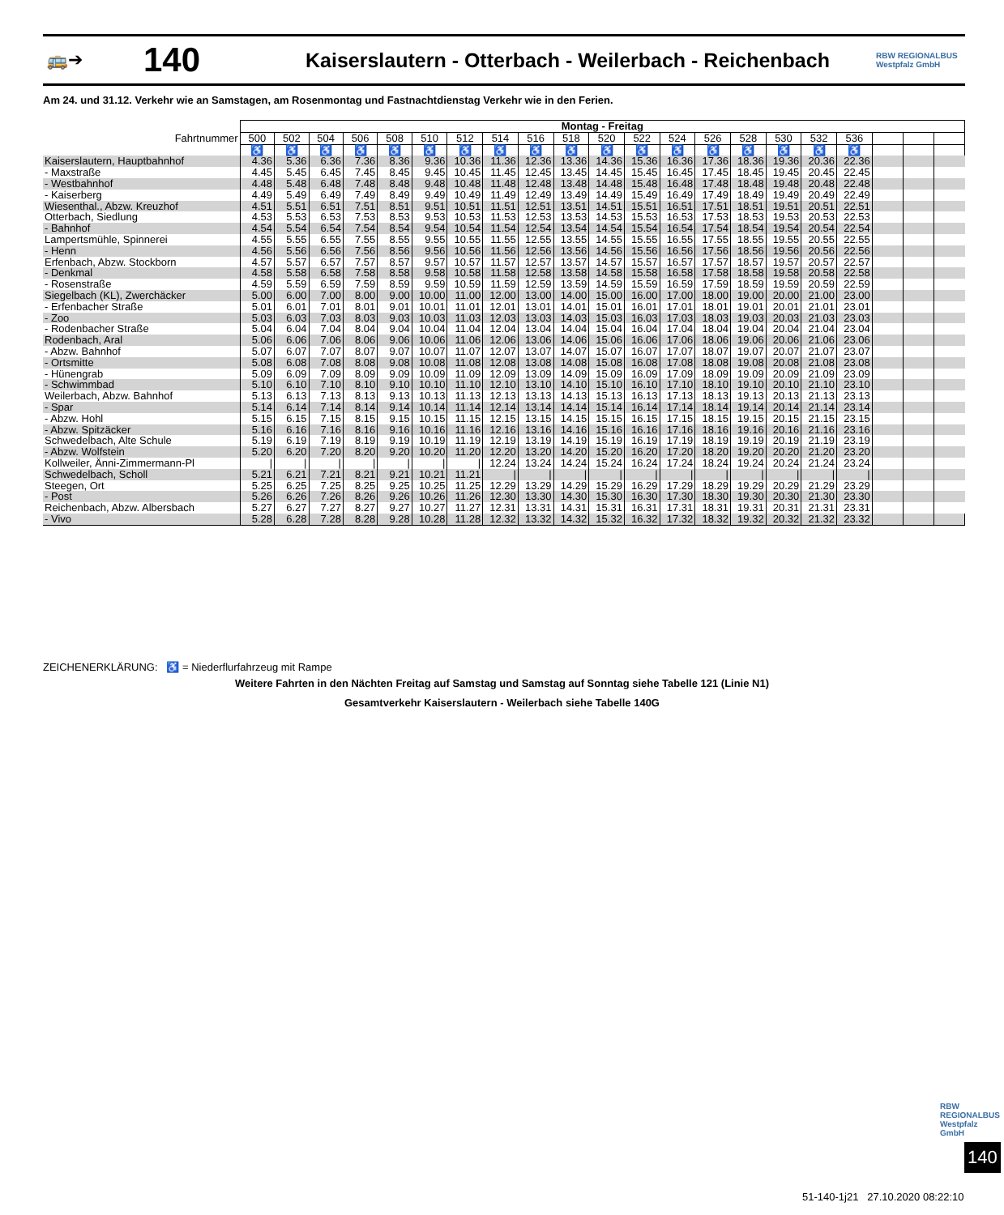🚌➔ 140 Kaiserslautern - Otterbach - Weilerbach - Reichenbach RBW REGIONALBUS Westpfalz GmbH
Am 24. und 31.12. Verkehr wie an Samstagen, am Rosenmontag und Fastnachtdienstag Verkehr wie in den Ferien.
| | Montag - Freitag | | | | | | | | | | | | | | | | | | | | |
| Fahrtnummer | 500 | 502 | 504 | 506 | 508 | 510 | 512 | 514 | 516 | 518 | 520 | 522 | 524 | 526 | 528 | 530 | 532 | 536 | | | |
| | ♿ | ♿ | ♿ | ♿ | ♿ | ♿ | ♿ | ♿ | ♿ | ♿ | ♿ | ♿ | ♿ | ♿ | ♿ | ♿ | ♿ | ♿ | | | |
| Kaiserslautern, Hauptbahnhof | 4.36 | 5.36 | 6.36 | 7.36 | 8.36 | 9.36 | 10.36 | 11.36 | 12.36 | 13.36 | 14.36 | 15.36 | 16.36 | 17.36 | 18.36 | 19.36 | 20.36 | 22.36 | | | |
| - Maxstraße | 4.45 | 5.45 | 6.45 | 7.45 | 8.45 | 9.45 | 10.45 | 11.45 | 12.45 | 13.45 | 14.45 | 15.45 | 16.45 | 17.45 | 18.45 | 19.45 | 20.45 | 22.45 | | | |
| - Westbahnhof | 4.48 | 5.48 | 6.48 | 7.48 | 8.48 | 9.48 | 10.48 | 11.48 | 12.48 | 13.48 | 14.48 | 15.48 | 16.48 | 17.48 | 18.48 | 19.48 | 20.48 | 22.48 | | | |
| - Kaiserberg | 4.49 | 5.49 | 6.49 | 7.49 | 8.49 | 9.49 | 10.49 | 11.49 | 12.49 | 13.49 | 14.49 | 15.49 | 16.49 | 17.49 | 18.49 | 19.49 | 20.49 | 22.49 | | | |
| Wiesenthal., Abzw. Kreuzhof | 4.51 | 5.51 | 6.51 | 7.51 | 8.51 | 9.51 | 10.51 | 11.51 | 12.51 | 13.51 | 14.51 | 15.51 | 16.51 | 17.51 | 18.51 | 19.51 | 20.51 | 22.51 | | | |
| Otterbach, Siedlung | 4.53 | 5.53 | 6.53 | 7.53 | 8.53 | 9.53 | 10.53 | 11.53 | 12.53 | 13.53 | 14.53 | 15.53 | 16.53 | 17.53 | 18.53 | 19.53 | 20.53 | 22.53 | | | |
| - Bahnhof | 4.54 | 5.54 | 6.54 | 7.54 | 8.54 | 9.54 | 10.54 | 11.54 | 12.54 | 13.54 | 14.54 | 15.54 | 16.54 | 17.54 | 18.54 | 19.54 | 20.54 | 22.54 | | | |
| Lampertsmühle, Spinnerei | 4.55 | 5.55 | 6.55 | 7.55 | 8.55 | 9.55 | 10.55 | 11.55 | 12.55 | 13.55 | 14.55 | 15.55 | 16.55 | 17.55 | 18.55 | 19.55 | 20.55 | 22.55 | | | |
| - Henn | 4.56 | 5.56 | 6.56 | 7.56 | 8.56 | 9.56 | 10.56 | 11.56 | 12.56 | 13.56 | 14.56 | 15.56 | 16.56 | 17.56 | 18.56 | 19.56 | 20.56 | 22.56 | | | |
| Erfenbach, Abzw. Stockborn | 4.57 | 5.57 | 6.57 | 7.57 | 8.57 | 9.57 | 10.57 | 11.57 | 12.57 | 13.57 | 14.57 | 15.57 | 16.57 | 17.57 | 18.57 | 19.57 | 20.57 | 22.57 | | | |
| - Denkmal | 4.58 | 5.58 | 6.58 | 7.58 | 8.58 | 9.58 | 10.58 | 11.58 | 12.58 | 13.58 | 14.58 | 15.58 | 16.58 | 17.58 | 18.58 | 19.58 | 20.58 | 22.58 | | | |
| - Rosenstraße | 4.59 | 5.59 | 6.59 | 7.59 | 8.59 | 9.59 | 10.59 | 11.59 | 12.59 | 13.59 | 14.59 | 15.59 | 16.59 | 17.59 | 18.59 | 19.59 | 20.59 | 22.59 | | | |
| Siegelbach (KL), Zwerchäcker | 5.00 | 6.00 | 7.00 | 8.00 | 9.00 | 10.00 | 11.00 | 12.00 | 13.00 | 14.00 | 15.00 | 16.00 | 17.00 | 18.00 | 19.00 | 20.00 | 21.00 | 23.00 | | | |
| - Erfenbacher Straße | 5.01 | 6.01 | 7.01 | 8.01 | 9.01 | 10.01 | 11.01 | 12.01 | 13.01 | 14.01 | 15.01 | 16.01 | 17.01 | 18.01 | 19.01 | 20.01 | 21.01 | 23.01 | | | |
| - Zoo | 5.03 | 6.03 | 7.03 | 8.03 | 9.03 | 10.03 | 11.03 | 12.03 | 13.03 | 14.03 | 15.03 | 16.03 | 17.03 | 18.03 | 19.03 | 20.03 | 21.03 | 23.03 | | | |
| - Rodenbacher Straße | 5.04 | 6.04 | 7.04 | 8.04 | 9.04 | 10.04 | 11.04 | 12.04 | 13.04 | 14.04 | 15.04 | 16.04 | 17.04 | 18.04 | 19.04 | 20.04 | 21.04 | 23.04 | | | |
| Rodenbach, Aral | 5.06 | 6.06 | 7.06 | 8.06 | 9.06 | 10.06 | 11.06 | 12.06 | 13.06 | 14.06 | 15.06 | 16.06 | 17.06 | 18.06 | 19.06 | 20.06 | 21.06 | 23.06 | | | |
| - Abzw. Bahnhof | 5.07 | 6.07 | 7.07 | 8.07 | 9.07 | 10.07 | 11.07 | 12.07 | 13.07 | 14.07 | 15.07 | 16.07 | 17.07 | 18.07 | 19.07 | 20.07 | 21.07 | 23.07 | | | |
| - Ortsmitte | 5.08 | 6.08 | 7.08 | 8.08 | 9.08 | 10.08 | 11.08 | 12.08 | 13.08 | 14.08 | 15.08 | 16.08 | 17.08 | 18.08 | 19.08 | 20.08 | 21.08 | 23.08 | | | |
| - Hünengrab | 5.09 | 6.09 | 7.09 | 8.09 | 9.09 | 10.09 | 11.09 | 12.09 | 13.09 | 14.09 | 15.09 | 16.09 | 17.09 | 18.09 | 19.09 | 20.09 | 21.09 | 23.09 | | | |
| - Schwimmbad | 5.10 | 6.10 | 7.10 | 8.10 | 9.10 | 10.10 | 11.10 | 12.10 | 13.10 | 14.10 | 15.10 | 16.10 | 17.10 | 18.10 | 19.10 | 20.10 | 21.10 | 23.10 | | | |
| Weilerbach, Abzw. Bahnhof | 5.13 | 6.13 | 7.13 | 8.13 | 9.13 | 10.13 | 11.13 | 12.13 | 13.13 | 14.13 | 15.13 | 16.13 | 17.13 | 18.13 | 19.13 | 20.13 | 21.13 | 23.13 | | | |
| - Spar | 5.14 | 6.14 | 7.14 | 8.14 | 9.14 | 10.14 | 11.14 | 12.14 | 13.14 | 14.14 | 15.14 | 16.14 | 17.14 | 18.14 | 19.14 | 20.14 | 21.14 | 23.14 | | | |
| - Abzw. Hohl | 5.15 | 6.15 | 7.15 | 8.15 | 9.15 | 10.15 | 11.15 | 12.15 | 13.15 | 14.15 | 15.15 | 16.15 | 17.15 | 18.15 | 19.15 | 20.15 | 21.15 | 23.15 | | | |
| - Abzw. Spitzäcker | 5.16 | 6.16 | 7.16 | 8.16 | 9.16 | 10.16 | 11.16 | 12.16 | 13.16 | 14.16 | 15.16 | 16.16 | 17.16 | 18.16 | 19.16 | 20.16 | 21.16 | 23.16 | | | |
| Schwedelbach, Alte Schule | 5.19 | 6.19 | 7.19 | 8.19 | 9.19 | 10.19 | 11.19 | 12.19 | 13.19 | 14.19 | 15.19 | 16.19 | 17.19 | 18.19 | 19.19 | 20.19 | 21.19 | 23.19 | | | |
| - Abzw. Wolfstein | 5.20 | 6.20 | 7.20 | 8.20 | 9.20 | 10.20 | 11.20 | 12.20 | 13.20 | 14.20 | 15.20 | 16.20 | 17.20 | 18.20 | 19.20 | 20.20 | 21.20 | 23.20 | | | |
| Kollweiler, Änni-Zimmermann-Pl | / | / | / | / | / | / | / | 12.24 | 13.24 | 14.24 | 15.24 | 16.24 | 17.24 | 18.24 | 19.24 | 20.24 | 21.24 | 23.24 | | | |
| Schwedelbach, Scholl | 5.21 | 6.21 | 7.21 | 8.21 | 9.21 | 10.21 | 11.21 | / | / | / | / | / | / | / | / | / | / | / | | | |
| Steegen, Ort | 5.25 | 6.25 | 7.25 | 8.25 | 9.25 | 10.25 | 11.25 | 12.29 | 13.29 | 14.29 | 15.29 | 16.29 | 17.29 | 18.29 | 19.29 | 20.29 | 21.29 | 23.29 | | | |
| - Post | 5.26 | 6.26 | 7.26 | 8.26 | 9.26 | 10.26 | 11.26 | 12.30 | 13.30 | 14.30 | 15.30 | 16.30 | 17.30 | 18.30 | 19.30 | 20.30 | 21.30 | 23.30 | | | |
| Reichenbach, Abzw. Albersbach | 5.27 | 6.27 | 7.27 | 8.27 | 9.27 | 10.27 | 11.27 | 12.31 | 13.31 | 14.31 | 15.31 | 16.31 | 17.31 | 18.31 | 19.31 | 20.31 | 21.31 | 23.31 | | | |
| - Vivo | 5.28 | 6.28 | 7.28 | 8.28 | 9.28 | 10.28 | 11.28 | 12.32 | 13.32 | 14.32 | 15.32 | 16.32 | 17.32 | 18.32 | 19.32 | 20.32 | 21.32 | 23.32 | | | |
ZEICHENERKLÄRUNG: ♿ = Niederflurfahrzeug mit Rampe
Weitere Fahrten in den Nächten Freitag auf Samstag und Samstag auf Sonntag siehe Tabelle 121 (Linie N1)
Gesamtverkehr Kaiserslautern - Weilerbach siehe Tabelle 140G
RBW REGIONALBUS Westpfalz GmbH
140
51-140-1j21 27.10.2020 08:22:10